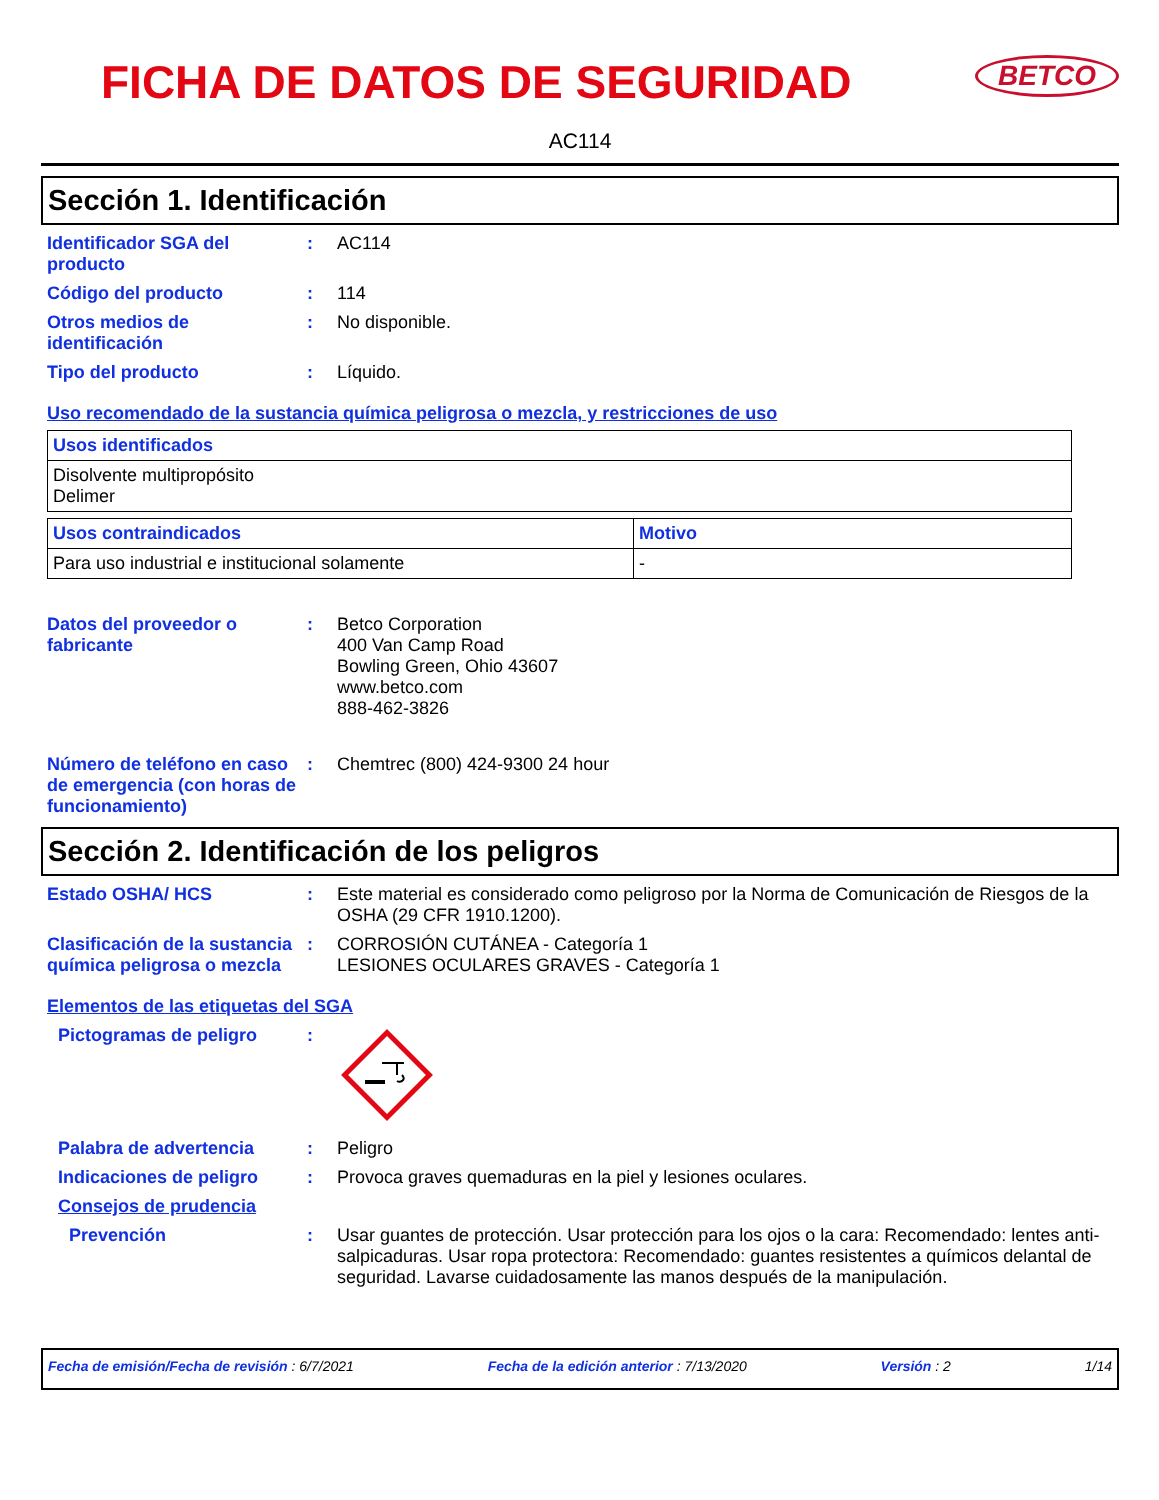FICHA DE DATOS DE SEGURIDAD
BETCO
AC114
Sección 1. Identificación
Identificador SGA del producto
: AC114
Código del producto : 114
Otros medios de identificación
: No disponible.
Tipo del producto : Líquido.
Uso recomendado de la sustancia química peligrosa o mezcla, y restricciones de uso
| Usos identificados |
| --- |
| Disolvente multipropósito Delimer |
| Usos contraindicados | Motivo |
| --- | --- |
| Para uso industrial e institucional solamente | - |
Datos del proveedor o fabricante
: Betco Corporation
400 Van Camp Road
Bowling Green, Ohio 43607
www.betco.com
888-462-3826
Número de teléfono en caso de emergencia (con horas de funcionamiento)
: Chemtrec (800) 424-9300 24 hour
Sección 2. Identificación de los peligros
Estado OSHA/ HCS : Este material es considerado como peligroso por la Norma de Comunicación de Riesgos de la OSHA (29 CFR 1910.1200).
Clasificación de la sustancia química peligrosa o mezcla
: CORROSIÓN CUTÁNEA - Categoría 1
LESIONES OCULARES GRAVES - Categoría 1
Elementos de las etiquetas del SGA
Pictogramas de peligro :
Palabra de advertencia : Peligro
Indicaciones de peligro : Provoca graves quemaduras en la piel y lesiones oculares.
Consejos de prudencia
Prevención : Usar guantes de protección. Usar protección para los ojos o la cara: Recomendado: lentes anti-salpicaduras. Usar ropa protectora: Recomendado: guantes resistentes a químicos delantal de seguridad. Lavarse cuidadosamente las manos después de la manipulación.
Fecha de emisión/Fecha de revisión : 6/7/2021 Fecha de la edición anterior : 7/13/2020 Versión : 2 1/14